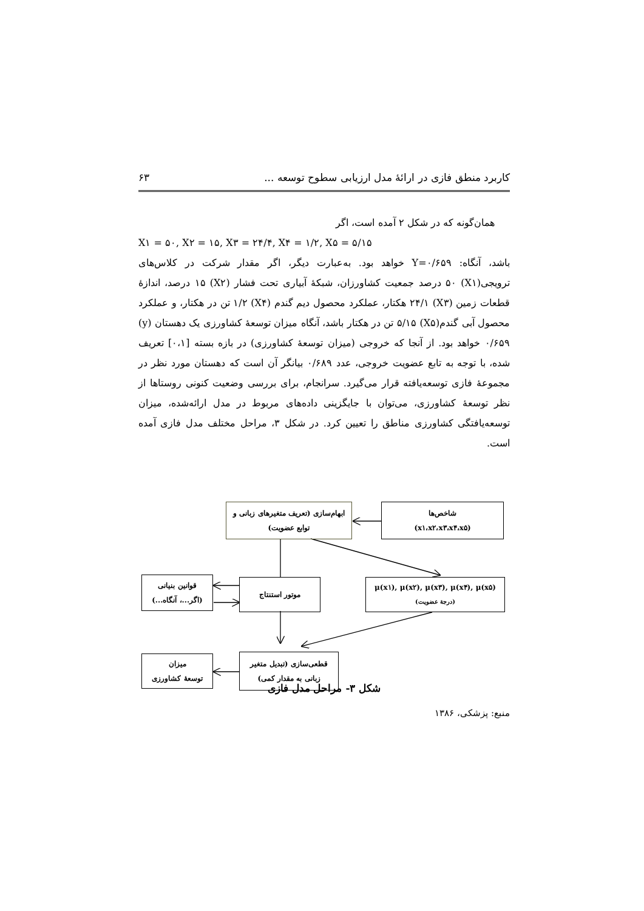کاربرد منطق فازی در ارائهٔ مدل ارزیابی سطوح توسعه ... ۶۳
همان‌گونه که در شکل ۲ آمده است، اگر
X۱ = ۵۰, X۲ = ۱۵, X۳ = ۲۴/۴, X۴ = ۱/۲, X۵ = ۵/۱۵
باشد، آنگاه: Y=۰/۶۵۹ خواهد بود. به‌عبارت دیگر، اگر مقدار شرکت در کلاس‌های ترویجی(X۱) ۵۰ درصد جمعیت کشاورزان، شبکهٔ آبیاری تحت فشار (X۲) ۱۵ درصد، اندازهٔ قطعات زمین (X۳) ۲۴/۱ هکتار، عملکرد محصول دیم گندم (X۴) ۱/۲ تن در هکتار، و عملکرد محصول آبی گندم(X۵) ۵/۱۵ تن در هکتار باشد، آنگاه میزان توسعهٔ کشاورزی یک دهستان (y) ۰/۶۵۹ خواهد بود. از آنجا که خروجی (میزان توسعهٔ کشاورزی) در بازه بسته [۰،۱] تعریف شده، با توجه به تابع عضویت خروجی، عدد ۰/۶۸۹ بیانگر آن است که دهستان مورد نظر در مجموعهٔ فازی توسعه‌یافته قرار می‌گیرد. سرانجام، برای بررسی وضعیت کنونی روستاها از نظر توسعهٔ کشاورزی، می‌توان با جایگزینی داده‌های مربوط در مدل ارائه‌شده، میزان توسعه‌یافتگی کشاورزی مناطق را تعیین کرد. در شکل ۳، مراحل مختلف مدل فازی آمده است.
ابهام‌سازی (تعریف متغیرهای زبانی و
توابع عضویت)
شاخص‌ها
(x۱،x۲،x۳،x۴،x۵)
قوانین بنیانی
(اگر...، آنگاه...)
موتور استنتاج
μ(x۱), μ(x۲), μ(x۳), μ(x۴), μ(x۵)
(درجهٔ عضویت)
میزان
توسعهٔ کشاورزی
قطعی‌سازی (تبدیل متغیر
زبانی به مقدار کمی)
شکل ۳- مراحل مدل فازی
منبع: پزشکی، ۱۳۸۶